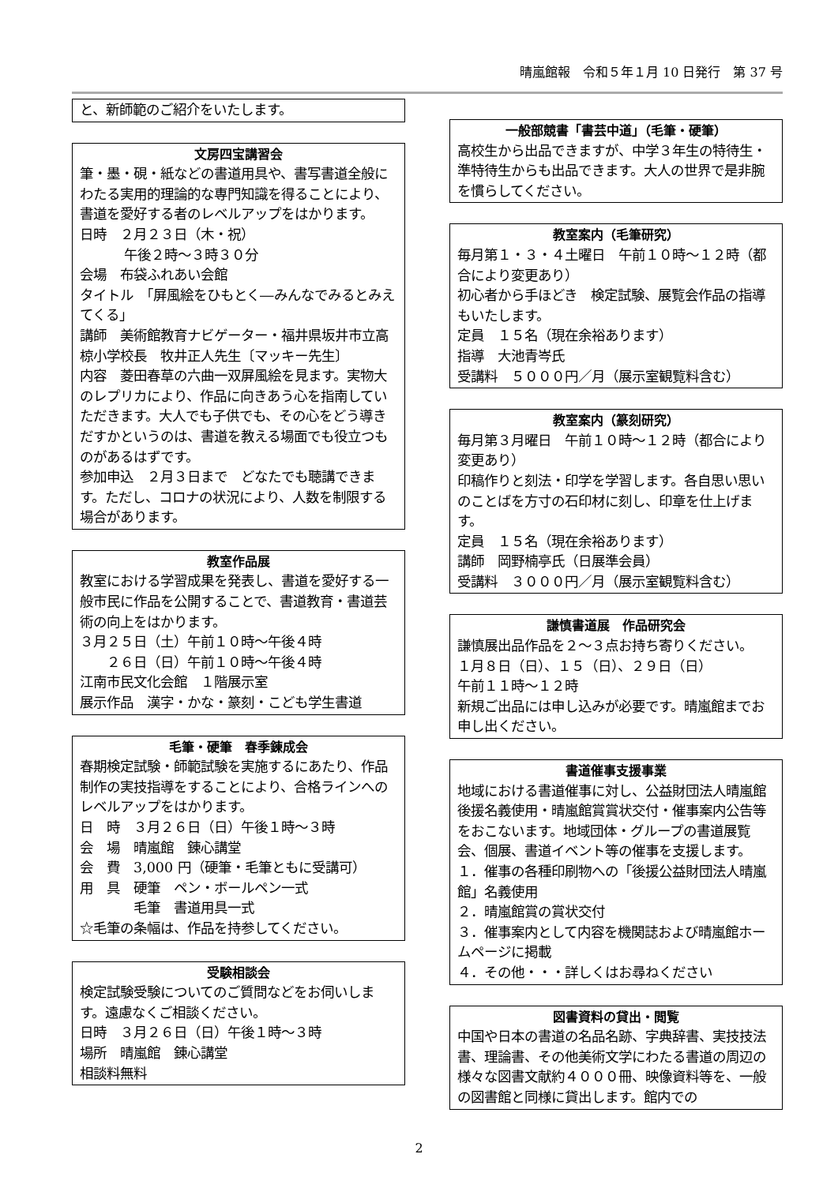晴嵐館報　令和５年１月 10 日発行　第 37 号
と、新師範のご紹介をいたします。
文房四宝講習会
筆・墨・硯・紙などの書道用具や、書写書道全般にわたる実用的理論的な専門知識を得ることにより、書道を愛好する者のレベルアップをはかります。
日時　２月２３日（木・祝）
午後２時～３時３０分
会場　布袋ふれあい会館
タイトル　「屏風絵をひもとく―みんなでみるとみえてくる」
講師　美術館教育ナビゲーター・福井県坂井市立高椋小学校長　牧井正人先生〔マッキー先生〕
内容　菱田春草の六曲一双屏風絵を見ます。実物大のレプリカにより、作品に向きあう心を指南していただきます。大人でも子供でも、その心をどう導きだすかというのは、書道を教える場面でも役立つものがあるはずです。
参加申込　２月３日まで　どなたでも聴講できます。ただし、コロナの状況により、人数を制限する場合があります。
教室作品展
教室における学習成果を発表し、書道を愛好する一般市民に作品を公開することで、書道教育・書道芸術の向上をはかります。
３月２５日（土）午前１０時～午後４時
　　２６日（日）午前１０時～午後４時
江南市民文化会館　１階展示室
展示作品　漢字・かな・篆刻・こども学生書道
毛筆・硬筆　春季錬成会
春期検定試験・師範試験を実施するにあたり、作品制作の実技指導をすることにより、合格ラインへのレベルアップをはかります。
日　時　３月２６日（日）午後１時～３時
会　場　晴嵐館　錬心講堂
会　費　3,000 円（硬筆・毛筆ともに受講可）
用　具　硬筆　ペン・ボールペン一式
　　　　毛筆　書道用具一式
☆毛筆の条幅は、作品を持参してください。
受験相談会
検定試験受験についてのご質問などをお伺いします。遠慮なくご相談ください。
日時　３月２６日（日）午後１時～３時
場所　晴嵐館　錬心講堂
相談料無料
一般部競書「書芸中道」（毛筆・硬筆）
高校生から出品できますが、中学３年生の特待生・準特待生からも出品できます。大人の世界で是非腕を慣らしてください。
教室案内（毛筆研究）
毎月第１・３・４土曜日　午前１０時～１２時（都合により変更あり）
初心者から手ほどき　検定試験、展覧会作品の指導もいたします。
定員　１５名（現在余裕あります）
指導　大池青岑氏
受講料　５０００円／月（展示室観覧料含む）
教室案内（篆刻研究）
毎月第３月曜日　午前１０時～１２時（都合により変更あり）
印稿作りと刻法・印学を学習します。各自思い思いのことばを方寸の石印材に刻し、印章を仕上げます。
定員　１５名（現在余裕あります）
講師　岡野楠亭氏（日展準会員）
受講料　３０００円／月（展示室観覧料含む）
謙慎書道展　作品研究会
謙慎展出品作品を２～３点お持ち寄りください。
１月８日（日）、１５（日）、２９日（日）
午前１１時～１２時
新規ご出品には申し込みが必要です。晴嵐館までお申し出ください。
書道催事支援事業
地域における書道催事に対し、公益財団法人晴嵐館後援名義使用・晴嵐館賞賞状交付・催事案内公告等をおこないます。地域団体・グループの書道展覧会、個展、書道イベント等の催事を支援します。
１．催事の各種印刷物への「後援公益財団法人晴嵐館」名義使用
２．晴嵐館賞の賞状交付
３．催事案内として内容を機関誌および晴嵐館ホームページに掲載
４．その他・・・詳しくはお尋ねください
図書資料の貸出・閲覧
中国や日本の書道の名品名跡、字典辞書、実技技法書、理論書、その他美術文学にわたる書道の周辺の様々な図書文献約４０００冊、映像資料等を、一般の図書館と同様に貸出します。館内での
2